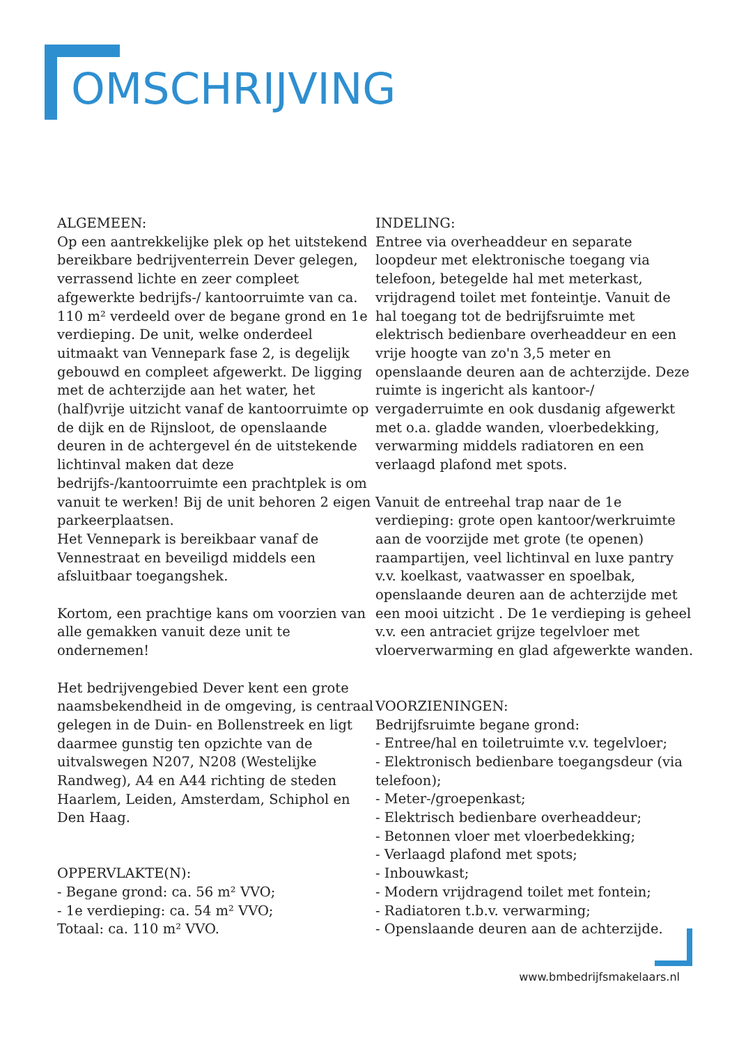OMSCHRIJVING
ALGEMEEN:
Op een aantrekkelijke plek op het uitstekend bereikbare bedrijventerrein Dever gelegen, verrassend lichte en zeer compleet afgewerkte bedrijfs-/ kantoorruimte van ca. 110 m² verdeeld over de begane grond en 1e verdieping. De unit, welke onderdeel uitmaakt van Vennepark fase 2, is degelijk gebouwd en compleet afgewerkt. De ligging met de achterzijde aan het water, het (half)vrije uitzicht vanaf de kantoorruimte op de dijk en de Rijnsloot, de openslaande deuren in de achtergevel én de uitstekende lichtinval maken dat deze bedrijfs-/kantoorruimte een prachtplek is om vanuit te werken! Bij de unit behoren 2 eigen parkeerplaatsen.
Het Vennepark is bereikbaar vanaf de Vennestraat en beveiligd middels een afsluitbaar toegangshek.
Kortom, een prachtige kans om voorzien van alle gemakken vanuit deze unit te ondernemen!
Het bedrijvengebied Dever kent een grote naamsbekendheid in de omgeving, is centraal gelegen in de Duin- en Bollenstreek en ligt daarmee gunstig ten opzichte van de uitvalswegen N207, N208 (Westelijke Randweg), A4 en A44 richting de steden Haarlem, Leiden, Amsterdam, Schiphol en Den Haag.
OPPERVLAKTE(N):
- Begane grond: ca. 56 m² VVO;
- 1e verdieping: ca. 54 m² VVO;
Totaal: ca. 110 m² VVO.
INDELING:
Entree via overheaddeur en separate loopdeur met elektronische toegang via telefoon, betegelde hal met meterkast, vrijdragend toilet met fonteintje. Vanuit de hal toegang tot de bedrijfsruimte met elektrisch bedienbare overheaddeur en een vrije hoogte van zo'n 3,5 meter en openslaande deuren aan de achterzijde. Deze ruimte is ingericht als kantoor-/ vergaderruimte en ook dusdanig afgewerkt met o.a. gladde wanden, vloerbedekking, verwarming middels radiatoren en een verlaagd plafond met spots.
Vanuit de entreehal trap naar de 1e verdieping: grote open kantoor/werkruimte aan de voorzijde met grote (te openen) raampartijen, veel lichtinval en luxe pantry v.v. koelkast, vaatwasser en spoelbak, openslaande deuren aan de achterzijde met een mooi uitzicht . De 1e verdieping is geheel v.v. een antraciet grijze tegelvloer met vloerverwarming en glad afgewerkte wanden.
VOORZIENINGEN:
Bedrijfsruimte begane grond:
- Entree/hal en toiletruimte v.v. tegelvloer;
- Elektronisch bedienbare toegangsdeur (via telefoon);
- Meter-/groepenkast;
- Elektrisch bedienbare overheaddeur;
- Betonnen vloer met vloerbedekking;
- Verlaagd plafond met spots;
- Inbouwkast;
- Modern vrijdragend toilet met fontein;
- Radiatoren t.b.v. verwarming;
- Openslaande deuren aan de achterzijde.
www.bmbedrijfsmakelaars.nl